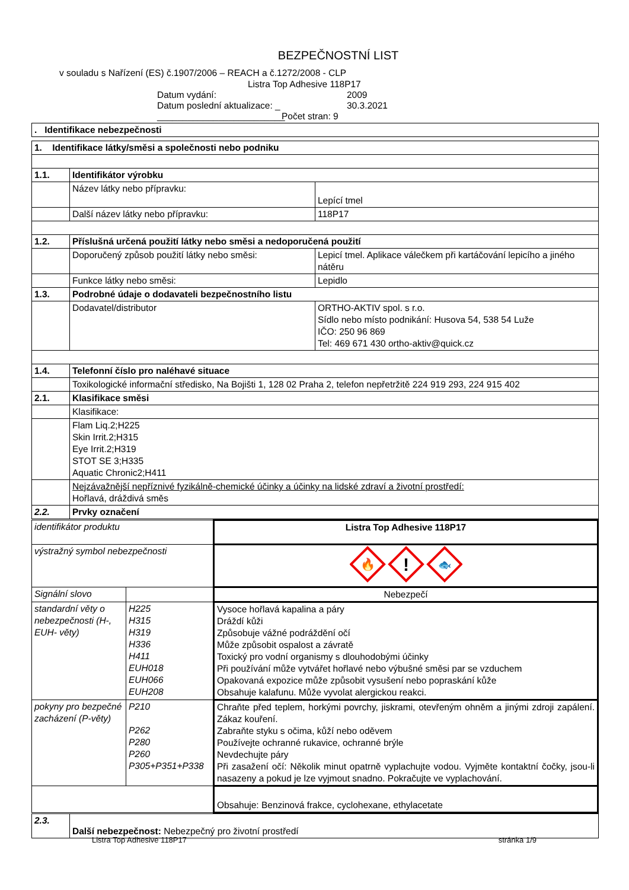BEZPEČNOSTNÍ LIST
v souladu s Nařízení (ES) č.1907/2006 – REACH a č.1272/2008 - CLP
Listra Top Adhesive 118P17
Datum vydání: 2009 Datum poslední aktualizace: _ 30.3.2021 _________________________ Počet stran: 9
| . Identifikace nebezpečnosti |
| 1. Identifikace látky/směsi a společnosti nebo podniku | | |
| 1.1. | Identifikátor výrobku | |
| | Název látky nebo přípravku: | Lepící tmel |
| | Další název látky nebo přípravku: | 118P17 |
| 1.2. | Příslušná určená použití látky nebo směsi a nedoporučená použití | |
| | Doporučený způsob použití látky nebo směsi: | Lepicí tmel. Aplikace válečkem při kartáčování lepicího a jiného nátěru |
| | Funkce látky nebo směsi: | Lepidlo |
| 1.3. | Podrobné údaje o dodavateli bezpečnostního listu | |
| | Dodavatel/distributor | ORTHO-AKTIV spol. s r.o. Sídlo nebo místo podnikání: Husova 54, 538 54 Luže IČO: 250 96 869 Tel: 469 671 430 ortho-aktiv@quick.cz |
| 1.4. | Telefonní číslo pro naléhavé situace | |
| | Toxikologické informační středisko, Na Bojišti 1, 128 02 Praha 2, telefon nepřetržitě 224 919 293, 224 915 402 | |
| 2.1. | Klasifikace směsi | |
| | Klasifikace: | |
| | Flam Liq.2;H225 Skin Irrit.2;H315 Eye Irrit.2;H319 STOT SE 3;H335 Aquatic Chronic2;H411 | |
| | Nejzávažnější nepříznivé fyzikálně-chemické účinky a účinky na lidské zdraví a životní prostředí: Hořlavá, dráždivá směs | |
| 2.2. | Prvky označení | |
| identifikátor produktu | | Listra Top Adhesive 118P17 |
| výstražný symbol nebezpečnosti | | 🔥 ! 🐟 |
| Signální slovo | | Nebezpečí |
| standardní věty o nebezpečnosti (H-, EUH- věty) | H225 H315 H319 H336 H411 EUH018 EUH066 EUH208 | Vysoce hořlavá kapalina a páry Dráždí kůži Způsobuje vážné podráždění očí Může způsobit ospalost a závratě Toxický pro vodní organismy s dlouhodobými účinky Při používání může vytvářet hořlavé nebo výbušné směsi par se vzduchem Opakovaná expozice může způsobit vysušení nebo popraskání kůže Obsahuje kalafunu. Může vyvolat alergickou reakci. |
| pokyny pro bezpečné zacházení (P-věty) | P210 P262 P280 P260 P305+P351+P338 | Chraňte před teplem, horkými povrchy, jiskrami, otevřeným ohněm a jinými zdroji zapálení. Zákaz kouření. Zabraňte styku s očima, kůží nebo oděvem Používejte ochranné rukavice, ochranné brýle Nevdechujte páry Při zasažení očí: Několik minut opatrně vyplachujte vodou. Vyjměte kontaktní čočky, jsou-li nasazeny a pokud je lze vyjmout snadno. Pokračujte ve vyplachování. |
| | | Obsahuje: Benzinová frakce, cyclohexane, ethylacetate |
| 2.3. | Další nebezpečnost: Nebezpečný pro životní prostředí |
Listra Top Adhesive 118P17 stránka 1/9